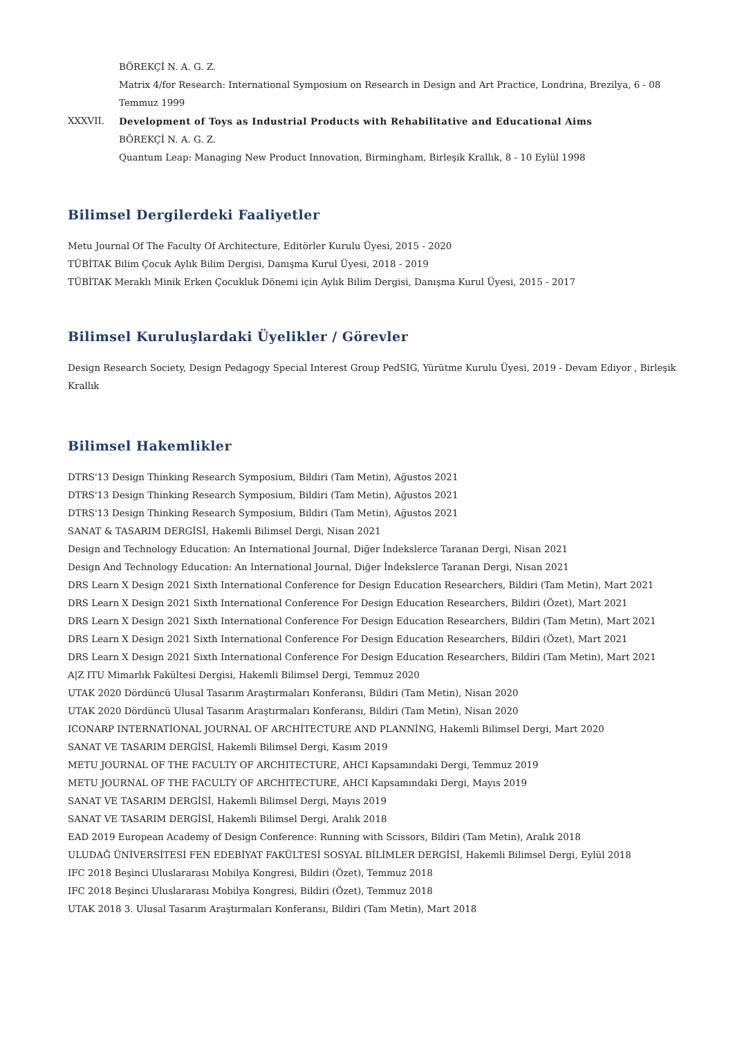BÖREKÇİ N. A. G. Z.
Matrix 4/for Research: International Symposium on Research in Design and Art Practice, Londrina, Brezilya, 6 - 08 Temmuz 1999
XXXVII. Development of Toys as Industrial Products with Rehabilitative and Educational Aims
BÖREKÇİ N. A. G. Z.
Quantum Leap: Managing New Product Innovation, Birmingham, Birleşik Krallık, 8 - 10 Eylül 1998
Bilimsel Dergilerdeki Faaliyetler
Metu Journal Of The Faculty Of Architecture, Editörler Kurulu Üyesi, 2015 - 2020
TÜBİTAK Bilim Çocuk Aylık Bilim Dergisi, Danışma Kurul Üyesi, 2018 - 2019
TÜBİTAK Meraklı Minik Erken Çocukluk Dönemi için Aylık Bilim Dergisi, Danışma Kurul Üyesi, 2015 - 2017
Bilimsel Kuruluşlardaki Üyelikler / Görevler
Design Research Society, Design Pedagogy Special Interest Group PedSIG, Yürütme Kurulu Üyesi, 2019 - Devam Ediyor , Birleşik Krallık
Bilimsel Hakemlikler
DTRS'13 Design Thinking Research Symposium, Bildiri (Tam Metin), Ağustos 2021
DTRS'13 Design Thinking Research Symposium, Bildiri (Tam Metin), Ağustos 2021
DTRS'13 Design Thinking Research Symposium, Bildiri (Tam Metin), Ağustos 2021
SANAT & TASARIM DERGİSİ, Hakemli Bilimsel Dergi, Nisan 2021
Design and Technology Education: An International Journal, Diğer İndekslerce Taranan Dergi, Nisan 2021
Design And Technology Education: An International Journal, Diğer İndekslerce Taranan Dergi, Nisan 2021
DRS Learn X Design 2021 Sixth International Conference for Design Education Researchers, Bildiri (Tam Metin), Mart 2021
DRS Learn X Design 2021 Sixth International Conference For Design Education Researchers, Bildiri (Özet), Mart 2021
DRS Learn X Design 2021 Sixth International Conference For Design Education Researchers, Bildiri (Tam Metin), Mart 2021
DRS Learn X Design 2021 Sixth International Conference For Design Education Researchers, Bildiri (Özet), Mart 2021
DRS Learn X Design 2021 Sixth International Conference For Design Education Researchers, Bildiri (Tam Metin), Mart 2021
A|Z ITU Mimarlık Fakültesi Dergisi, Hakemli Bilimsel Dergi, Temmuz 2020
UTAK 2020 Dördüncü Ulusal Tasarım Araştırmaları Konferansı, Bildiri (Tam Metin), Nisan 2020
UTAK 2020 Dördüncü Ulusal Tasarım Araştırmaları Konferansı, Bildiri (Tam Metin), Nisan 2020
ICONARP INTERNATİONAL JOURNAL OF ARCHİTECTURE AND PLANNİNG, Hakemli Bilimsel Dergi, Mart 2020
SANAT VE TASARIM DERGİSİ, Hakemli Bilimsel Dergi, Kasım 2019
METU JOURNAL OF THE FACULTY OF ARCHITECTURE, AHCI Kapsamındaki Dergi, Temmuz 2019
METU JOURNAL OF THE FACULTY OF ARCHITECTURE, AHCI Kapsamındaki Dergi, Mayıs 2019
SANAT VE TASARIM DERGİSİ, Hakemli Bilimsel Dergi, Mayıs 2019
SANAT VE TASARIM DERGİSİ, Hakemli Bilimsel Dergi, Aralık 2018
EAD 2019 European Academy of Design Conference: Running with Scissors, Bildiri (Tam Metin), Aralık 2018
ULUDAĞ ÜNİVERSİTESİ FEN EDEBİYAT FAKÜLTESİ SOSYAL BİLİMLER DERGİSİ, Hakemli Bilimsel Dergi, Eylül 2018
IFC 2018 Beşinci Uluslararası Mobilya Kongresi, Bildiri (Özet), Temmuz 2018
IFC 2018 Beşinci Uluslararası Mobilya Kongresi, Bildiri (Özet), Temmuz 2018
UTAK 2018 3. Ulusal Tasarım Araştırmaları Konferansı, Bildiri (Tam Metin), Mart 2018